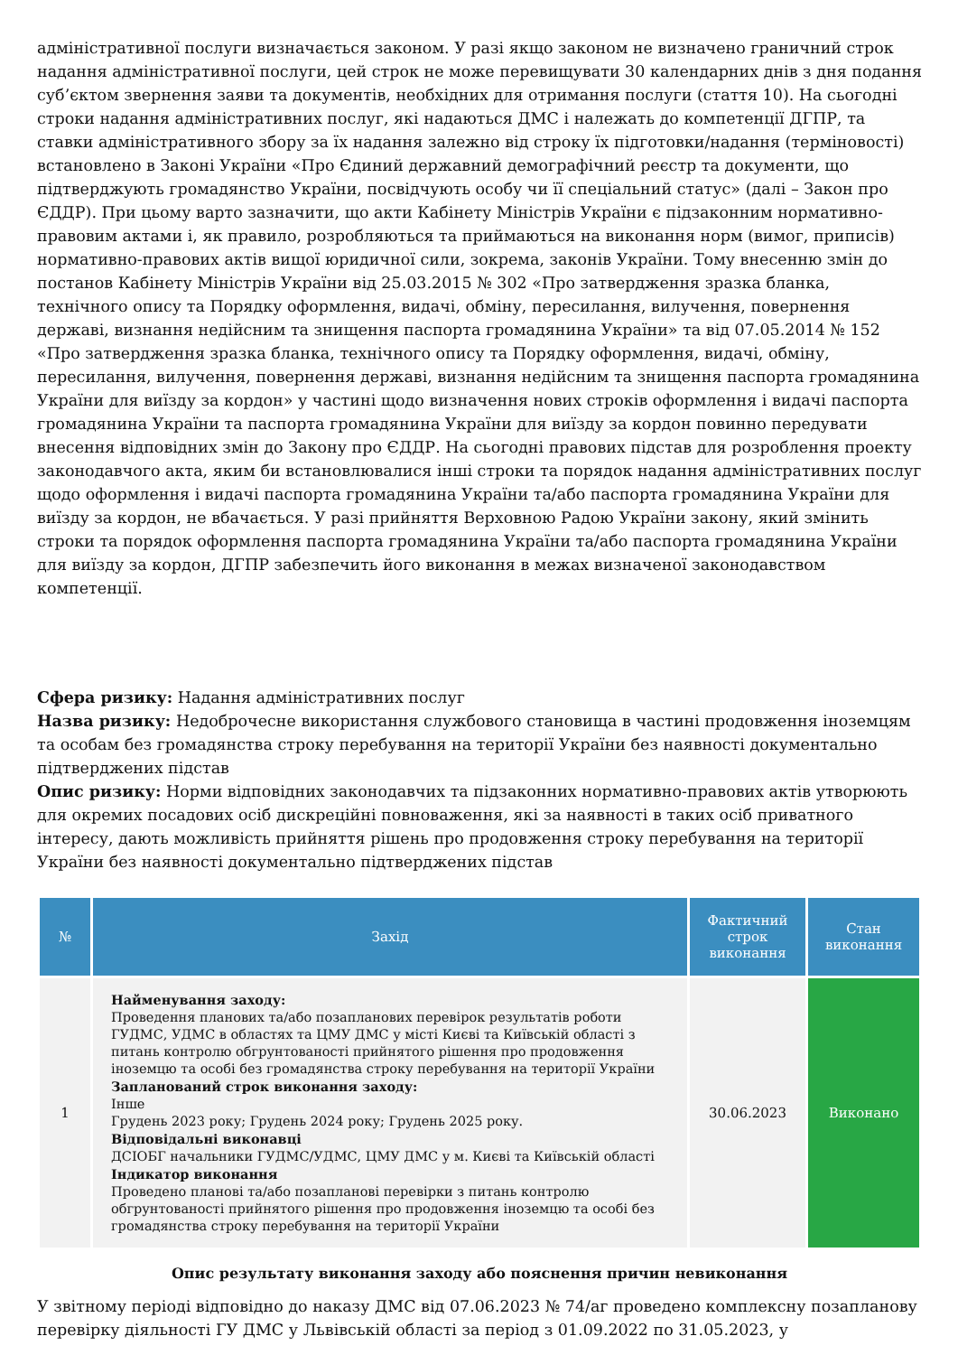адміністративної послуги визначається законом. У разі якщо законом не визначено граничний строк надання адміністративної послуги, цей строк не може перевищувати 30 календарних днів з дня подання суб’єктом звернення заяви та документів, необхідних для отримання послуги (стаття 10). На сьогодні строки надання адміністративних послуг, які надаються ДМС і належать до компетенції ДГПР, та ставки адміністративного збору за їх надання залежно від строку їх підготовки/надання (терміновості) встановлено в Законі України «Про Єдиний державний демографічний реєстр та документи, що підтверджують громадянство України, посвідчують особу чи її спеціальний статус» (далі – Закон про ЄДДР). При цьому варто зазначити, що акти Кабінету Міністрів України є підзаконним нормативно-правовим актами і, як правило, розробляються та приймаються на виконання норм (вимог, приписів) нормативно-правових актів вищої юридичної сили, зокрема, законів України. Тому внесенню змін до постанов Кабінету Міністрів України від 25.03.2015 № 302 «Про затвердження зразка бланка, технічного опису та Порядку оформлення, видачі, обміну, пересилання, вилучення, повернення державі, визнання недійсним та знищення паспорта громадянина України» та від 07.05.2014 № 152 «Про затвердження зразка бланка, технічного опису та Порядку оформлення, видачі, обміну, пересилання, вилучення, повернення державі, визнання недійсним та знищення паспорта громадянина України для виїзду за кордон» у частині щодо визначення нових строків оформлення і видачі паспорта громадянина України та паспорта громадянина України для виїзду за кордон повинно передувати внесення відповідних змін до Закону про ЄДДР. На сьогодні правових підстав для розроблення проекту законодавчого акта, яким би встановлювалися інші строки та порядок надання адміністративних послуг щодо оформлення і видачі паспорта громадянина України та/або паспорта громадянина України для виїзду за кордон, не вбачається. У разі прийняття Верховною Радою України закону, який змінить строки та порядок оформлення паспорта громадянина України та/або паспорта громадянина України для виїзду за кордон, ДГПР забезпечить його виконання в межах визначеної законодавством компетенції.
Сфера ризику: Надання адміністративних послуг
Назва ризику: Недоброчесне використання службового становища в частині продовження іноземцям та особам без громадянства строку перебування на території України без наявності документально підтверджених підстав
Опис ризику: Норми відповідних законодавчих та підзаконних нормативно-правових актів утворюють для окремих посадових осіб дискреційні повноваження, які за наявності в таких осіб приватного інтересу, дають можливість прийняття рішень про продовження строку перебування на території України без наявності документально підтверджених підстав
| № | Захід | Фактичний строк виконання | Стан виконання |
| --- | --- | --- | --- |
| 1 | Найменування заходу: Проведення планових та/або позапланових перевірок результатів роботи ГУДМС, УДМС в областях та ЦМУ ДМС у місті Києві та Київській області з питань контролю обгрунтованості прийнятого рішення про продовження іноземцю та особі без громадянства строку перебування на території України Запланований строк виконання заходу: Інше Грудень 2023 року; Грудень 2024 року; Грудень 2025 року. Відповідальні виконавці ДСІОБГ начальники ГУДМС/УДМС, ЦМУ ДМС у м. Києві та Київській області Індикатор виконання Проведено планові та/або позапланові перевірки з питань контролю обгрунтованості прийнятого рішення про продовження іноземцю та особі без громадянства строку перебування на території України | 30.06.2023 | Виконано |
Опис результату виконання заходу або пояснення причин невиконання
У звітному періоді відповідно до наказу ДМС від 07.06.2023 № 74/аг проведено комплексну позапланову перевірку діяльності ГУ ДМС у Львівській області за період з 01.09.2022 по 31.05.2023, у